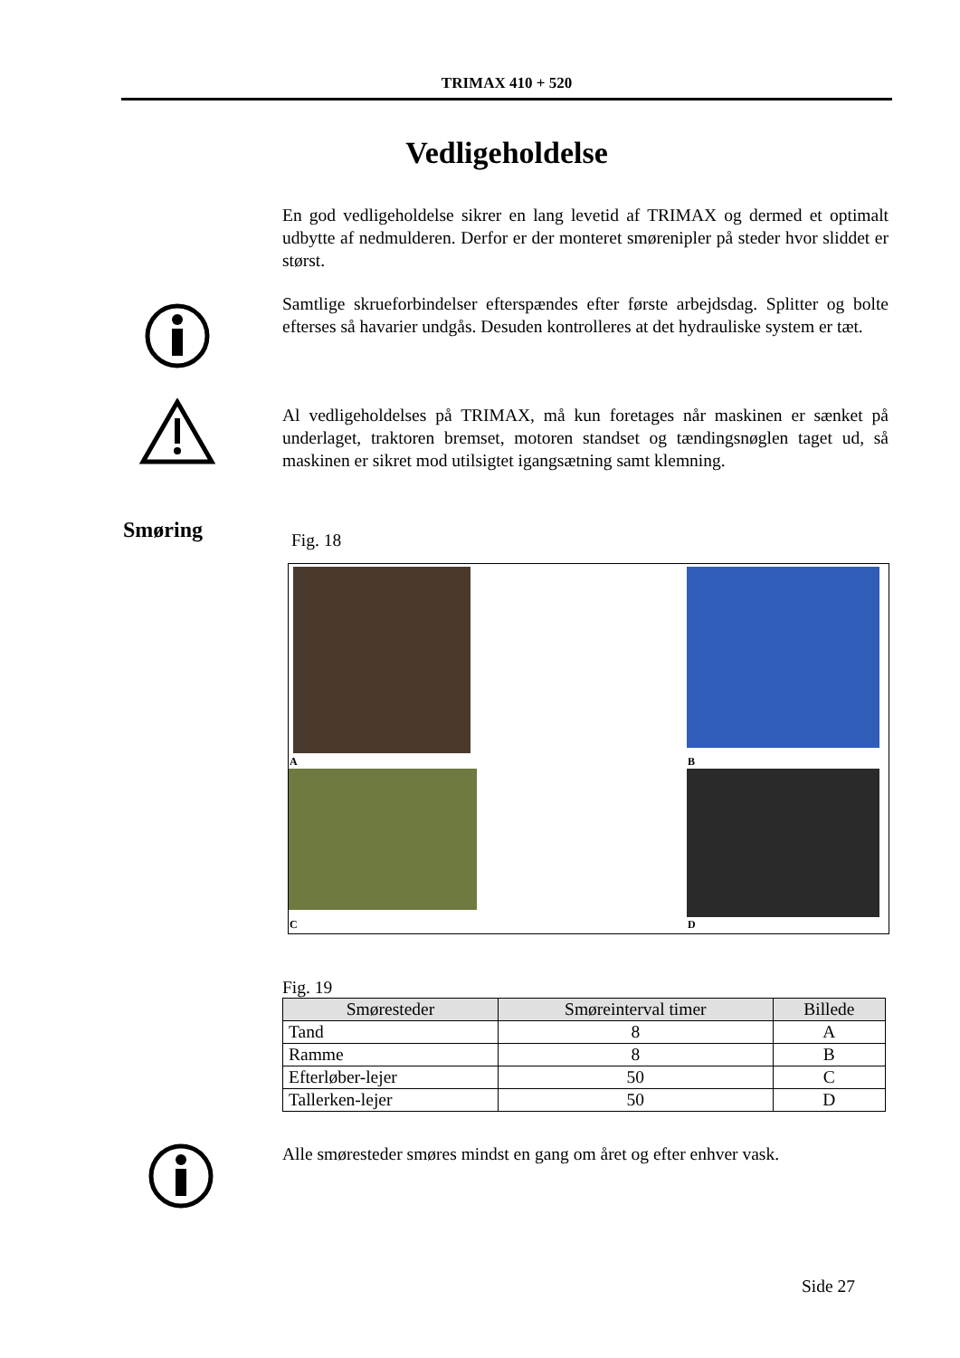TRIMAX 410 + 520
Vedligeholdelse
En god vedligeholdelse sikrer en lang levetid af TRIMAX og dermed et optimalt udbytte af nedmulderen. Derfor er der monteret smørenipler på steder hvor sliddet er størst.
Samtlige skrueforbindelser efterspændes efter første arbejdsdag. Splitter og bolte efterses så havarier undgås. Desuden kontrolleres at det hydrauliske system er tæt.
Al vedligeholdelses på TRIMAX, må kun foretages når maskinen er sænket på underlaget, traktoren bremset, motoren standset og tændingsnøglen taget ud, så maskinen er sikret mod utilsigtet igangsætning samt klemning.
Smøring Fig. 18
A B
C D
Fig. 19
| Smøresteder | Smøreinterval timer | Billede |
| --- | --- | --- |
| Tand | 8 | A |
| Ramme | 8 | B |
| Efterløber-lejer | 50 | C |
| Tallerken-lejer | 50 | D |
Alle smøresteder smøres mindst en gang om året og efter enhver vask.
Side 27